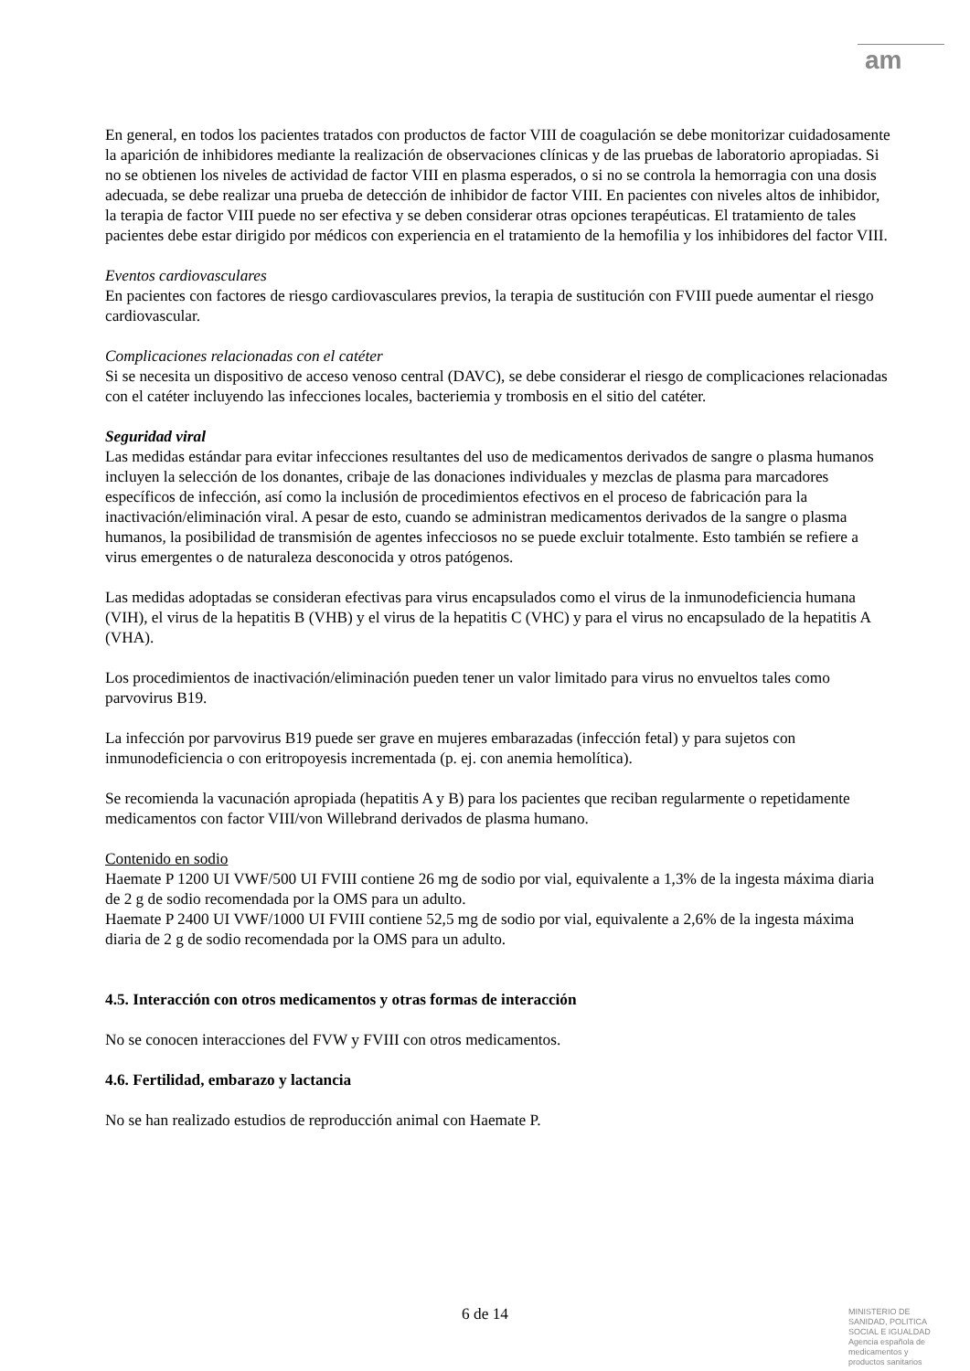am
En general, en todos los pacientes tratados con productos de factor VIII de coagulación se debe monitorizar cuidadosamente la aparición de inhibidores mediante la realización de observaciones clínicas y de las pruebas de laboratorio apropiadas. Si no se obtienen los niveles de actividad de factor VIII en plasma esperados, o si no se controla la hemorragia con una dosis adecuada, se debe realizar una prueba de detección de inhibidor de factor VIII. En pacientes con niveles altos de inhibidor, la terapia de factor VIII puede no ser efectiva y se deben considerar otras opciones terapéuticas. El tratamiento de tales pacientes debe estar dirigido por médicos con experiencia en el tratamiento de la hemofilia y los inhibidores del factor VIII.
Eventos cardiovasculares
En pacientes con factores de riesgo cardiovasculares previos, la terapia de sustitución con FVIII puede aumentar el riesgo cardiovascular.
Complicaciones relacionadas con el catéter
Si se necesita un dispositivo de acceso venoso central (DAVC), se debe considerar el riesgo de complicaciones relacionadas con el catéter incluyendo las infecciones locales, bacteriemia y trombosis en el sitio del catéter.
Seguridad viral
Las medidas estándar para evitar infecciones resultantes del uso de medicamentos derivados de sangre o plasma humanos incluyen la selección de los donantes, cribaje de las donaciones individuales y mezclas de plasma para marcadores específicos de infección, así como la inclusión de procedimientos efectivos en el proceso de fabricación para la inactivación/eliminación viral. A pesar de esto, cuando se administran medicamentos derivados de la sangre o plasma humanos, la posibilidad de transmisión de agentes infecciosos no se puede excluir totalmente. Esto también se refiere a virus emergentes o de naturaleza desconocida y otros patógenos.
Las medidas adoptadas se consideran efectivas para virus encapsulados como el virus de la inmunodeficiencia humana (VIH), el virus de la hepatitis B (VHB) y el virus de la hepatitis C (VHC) y para el virus no encapsulado de la hepatitis A (VHA).
Los procedimientos de inactivación/eliminación pueden tener un valor limitado para virus no envueltos tales como parvovirus B19.
La infección por parvovirus B19 puede ser grave en mujeres embarazadas (infección fetal) y para sujetos con inmunodeficiencia o con eritropoyesis incrementada (p. ej. con anemia hemolítica).
Se recomienda la vacunación apropiada (hepatitis A y B) para los pacientes que reciban regularmente o repetidamente medicamentos con factor VIII/von Willebrand derivados de plasma humano.
Contenido en sodio
Haemate P 1200 UI VWF/500 UI FVIII contiene 26 mg de sodio por vial, equivalente a 1,3% de la ingesta máxima diaria de 2 g de sodio recomendada por la OMS para un adulto.
Haemate P 2400 UI VWF/1000 UI FVIII contiene 52,5 mg de sodio por vial, equivalente a 2,6% de la ingesta máxima diaria de 2 g de sodio recomendada por la OMS para un adulto.
4.5. Interacción con otros medicamentos y otras formas de interacción
No se conocen interacciones del FVW y FVIII con otros medicamentos.
4.6. Fertilidad, embarazo y lactancia
No se han realizado estudios de reproducción animal con Haemate P.
6 de 14
MINISTERIO DE
SANIDAD, POLITICA
SOCIAL E IGUALDAD
Agencia española de
medicamentos y
productos sanitarios